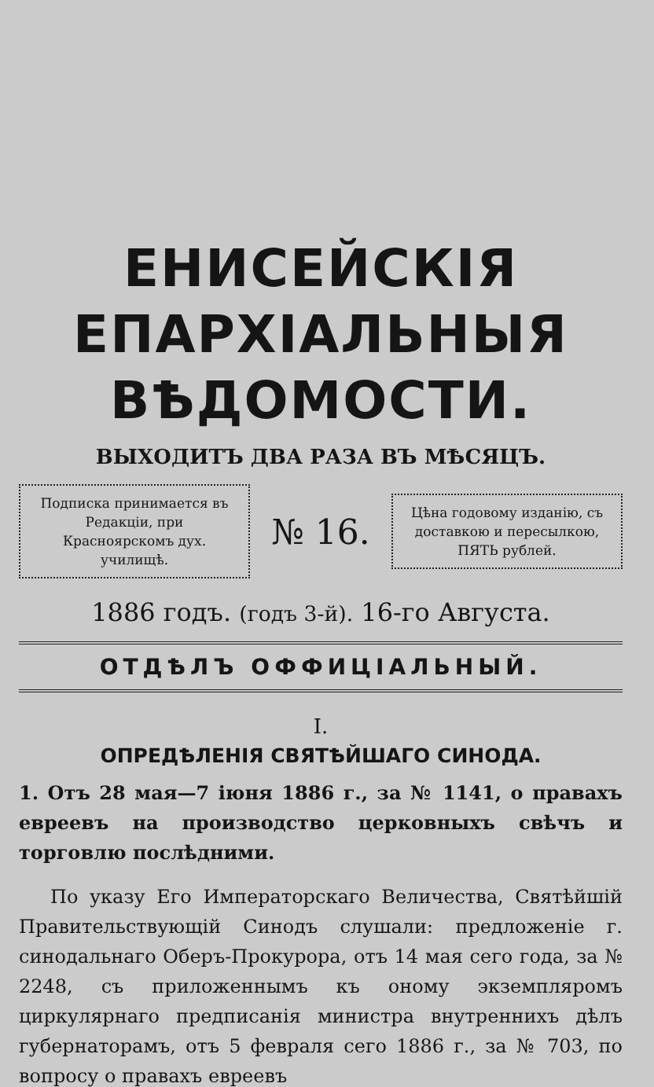ЕНИСЕЙСКІЯ
ЕПАРХІАЛЬНЫЯ ВѢДОМОСТИ.
ВЫХОДИТЪ ДВА РАЗА ВЪ МѢСЯЦЪ.
Подписка принимается въ Редакціи, при Красноярскомъ дух. училищѣ.
№ 16.
Цѣна годовому изданію, съ доставкою и пересылкою, ПЯТЬ рублей.
1886 годъ. (годъ 3-й). 16-го Августа.
ОТДѢЛЪ ОФФИЦІАЛЬНЫЙ.
I.
ОПРЕДѢЛЕНІЯ СВЯТѢЙШАГО СИНОДА.
1. Отъ 28 мая—7 іюня 1886 г., за № 1141, о правахъ евреевъ на производство церковныхъ свѣчъ и торговлю послѣдними.
По указу Его Императорскаго Величества, Святѣйшій Правительствующій Синодъ слушали: предложеніе г. синодальнаго Оберъ-Прокурора, отъ 14 мая сего года, за № 2248, съ приложеннымъ къ оному экземпляромъ циркулярнаго предписанія министра внутреннихъ дѣлъ губернаторамъ, отъ 5 февраля сего 1886 г., за № 703, по вопросу о правахъ евреевъ